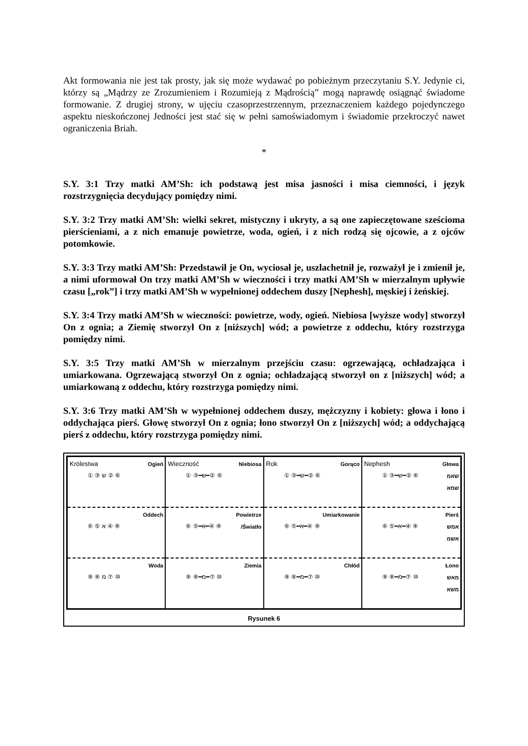Akt formowania nie jest tak prosty, jak się może wydawać po pobieżnym przeczytaniu S.Y. Jedynie ci, którzy są „Mądrzy ze Zrozumieniem i Rozumieją z Mądrością” mogą naprawdę osiągnąć świadome formowanie. Z drugiej strony, w ujęciu czasoprzestrzennym, przeznaczeniem każdego pojedynczego aspektu nieskończonej Jedności jest stać się w pełni samoświadomym i świadomie przekroczyć nawet ograniczenia Briah.
*
S.Y. 3:1 Trzy matki AM’Sh: ich podstawą jest misa jasności i misa ciemności, i język rozstrzygnięcia decydujący pomiędzy nimi.
S.Y. 3:2 Trzy matki AM’Sh: wielki sekret, mistyczny i ukryty, a są one zapieczętowane sześcioma pierścieniami, a z nich emanuje powietrze, woda, ogień, i z nich rodzą się ojcowie, a z ojców potomkowie.
S.Y. 3:3 Trzy matki AM’Sh: Przedstawił je On, wyciosał je, uszlachetnił je, rozważył je i zmienił je, a nimi uformował On trzy matki AM’Sh w wieczności i trzy matki AM’Sh w mierzalnym upływie czasu [„rok”] i trzy matki AM’Sh w wypełnionej oddechem duszy [Nephesh], męskiej i żeńskiej.
S.Y. 3:4 Trzy matki AM’Sh w wieczności: powietrze, wody, ogień. Niebiosa [wyższe wody] stworzył On z ognia; a Ziemię stworzył On z [niższych] wód; a powietrze z oddechu, który rozstrzyga pomiędzy nimi.
S.Y. 3:5 Trzy matki AM’Sh w mierzalnym przejściu czasu: ogrzewającą, ochładzająca i umiarkowana. Ogrzewającą stworzył On z ognia; ochładzającą stworzył on z [niższych] wód; a umiarkowaną z oddechu, który rozstrzyga pomiędzy nimi.
S.Y. 3:6 Trzy matki AM’Sh w wypełnionej oddechem duszy, mężczyzny i kobiety: głowa i łono i oddychająca pierś. Głowę stworzył On z ognia; łono stworzył On z [niższych] wód; a oddychającą pierś z oddechu, który rozstrzyga pomiędzy nimi.
Królestwa Ogień
① ③ ש ② ⑥
Oddech
⑥ ⑤ א ④ ⑨
Woda
⑨ ⑧ מ ⑦ ⑩
Wieczność Niebiosa
① ③━ש━② ⑥
Powietrze
/Światło
⑥ ⑤━א━④ ⑨
Ziemia
⑨ ⑧━מ━⑦ ⑩
Rok Gorąco
① ③━ש━② ⑥
Umiarkowanie
⑥ ⑤━א━④ ⑨
Chłód
⑨ ⑧━מ━⑦ ⑩
Nephesh Głowa
שאמ
שמא
① ③━ש━② ⑥
Pierś
אמש
אשמ
⑥ ⑤━א━④ ⑨
Łono
מאש
משא
⑨ ⑧━מ━⑦ ⑩
Rysunek 6